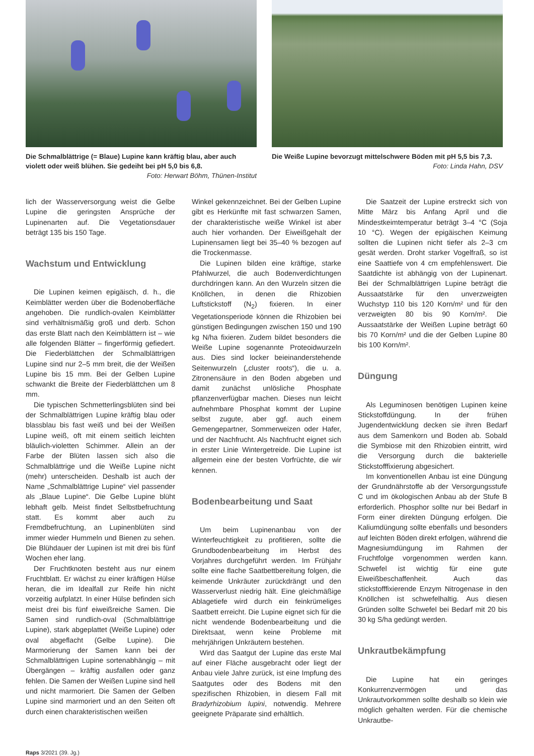Die Schmalblättrige (= Blaue) Lupine kann kräftig blau, aber auch violett oder weiß blühen. Sie gedeiht bei pH 5,0 bis 6,8.
Foto: Herwart Böhm, Thünen-Institut
Die Weiße Lupine bevorzugt mittelschwere Böden mit pH 5,5 bis 7,3.
Foto: Linda Hahn, DSV
lich der Wasserversorgung weist die Gelbe Lupine die geringsten Ansprüche der Lupinenarten auf. Die Vegetationsdauer beträgt 135 bis 150 Tage.
Wachstum und Entwicklung
Die Lupinen keimen epigäisch, d. h., die Keimblätter werden über die Bodenoberfläche angehoben. Die rundlich-ovalen Keimblätter sind verhältnismäßig groß und derb. Schon das erste Blatt nach den Keimblättern ist – wie alle folgenden Blätter – fingerförmig gefiedert. Die Fiederblättchen der Schmalblättrigen Lupine sind nur 2–5 mm breit, die der Weißen Lupine bis 15 mm. Bei der Gelben Lupine schwankt die Breite der Fiederblättchen um 8 mm.
Die typischen Schmetterlingsblüten sind bei der Schmalblättrigen Lupine kräftig blau oder blassblau bis fast weiß und bei der Weißen Lupine weiß, oft mit einem seitlich leichten bläulich-violetten Schimmer. Allein an der Farbe der Blüten lassen sich also die Schmalblättrige und die Weiße Lupine nicht (mehr) unterscheiden. Deshalb ist auch der Name „Schmalblättrige Lupine“ viel passender als „Blaue Lupine“. Die Gelbe Lupine blüht lebhaft gelb. Meist findet Selbstbefruchtung statt. Es kommt aber auch zu Fremdbefruchtung, an Lupinenblüten sind immer wieder Hummeln und Bienen zu sehen. Die Blühdauer der Lupinen ist mit drei bis fünf Wochen eher lang.
Der Fruchtknoten besteht aus nur einem Fruchtblatt. Er wächst zu einer kräftigen Hülse heran, die im Idealfall zur Reife hin nicht vorzeitig aufplatzt. In einer Hülse befinden sich meist drei bis fünf eiweißreiche Samen. Die Samen sind rundlich-oval (Schmalblättrige Lupine), stark abgeplattet (Weiße Lupine) oder oval abgeflacht (Gelbe Lupine). Die Marmorierung der Samen kann bei der Schmalblättrigen Lupine sortenabhängig – mit Übergängen – kräftig ausfallen oder ganz fehlen. Die Samen der Weißen Lupine sind hell und nicht marmoriert. Die Samen der Gelben Lupine sind marmoriert und an den Seiten oft durch einen charakteristischen weißen
Winkel gekennzeichnet. Bei der Gelben Lupine gibt es Herkünfte mit fast schwarzen Samen, der charakteristische weiße Winkel ist aber auch hier vorhanden. Der Eiweißgehalt der Lupinensamen liegt bei 35–40 % bezogen auf die Trockenmasse.
Die Lupinen bilden eine kräftige, starke Pfahlwurzel, die auch Bodenverdichtungen durchdringen kann. An den Wurzeln sitzen die Knöllchen, in denen die Rhizobien Luftstickstoff (N<sub>2</sub>) fixieren. In einer Vegetationsperiode können die Rhizobien bei günstigen Bedingungen zwischen 150 und 190 kg N/ha fixieren. Zudem bildet besonders die Weiße Lupine sogenannte Proteoidwurzeln aus. Dies sind locker beieinanderstehende Seitenwurzeln („cluster roots“), die u. a. Zitronensäure in den Boden abgeben und damit zunächst unlösliche Phosphate pflanzenverfügbar machen. Dieses nun leicht aufnehmbare Phosphat kommt der Lupine selbst zugute, aber ggf. auch einem Gemengepartner, Sommerweizen oder Hafer, und der Nachfrucht. Als Nachfrucht eignet sich in erster Linie Wintergetreide. Die Lupine ist allgemein eine der besten Vorfrüchte, die wir kennen.
Bodenbearbeitung und Saat
Um beim Lupinenanbau von der Winterfeuchtigkeit zu profitieren, sollte die Grundbodenbearbeitung im Herbst des Vorjahres durchgeführt werden. Im Frühjahr sollte eine flache Saatbettbereitung folgen, die keimende Unkräuter zurückdrängt und den Wasserverlust niedrig hält. Eine gleichmäßige Ablagetiefe wird durch ein feinkrümeliges Saatbett erreicht. Die Lupine eignet sich für die nicht wendende Bodenbearbeitung und die Direktsaat, wenn keine Probleme mit mehrjährigen Unkräutern bestehen.
Wird das Saatgut der Lupine das erste Mal auf einer Fläche ausgebracht oder liegt der Anbau viele Jahre zurück, ist eine Impfung des Saatgutes oder des Bodens mit den spezifischen Rhizobien, in diesem Fall mit Bradyrhizobium lupini, notwendig. Mehrere geeignete Präparate sind erhältlich.
Die Saatzeit der Lupine erstreckt sich von Mitte März bis Anfang April und die Mindestkeimtemperatur beträgt 3–4 °C (Soja 10 °C). Wegen der epigäischen Keimung sollten die Lupinen nicht tiefer als 2–3 cm gesät werden. Droht starker Vogelfraß, so ist eine Saattiefe von 4 cm empfehlenswert. Die Saatdichte ist abhängig von der Lupinenart. Bei der Schmalblättrigen Lupine beträgt die Aussaatstärke für den unverzweigten Wuchstyp 110 bis 120 Korn/m² und für den verzweigten 80 bis 90 Korn/m². Die Aussaatstärke der Weißen Lupine beträgt 60 bis 70 Korn/m² und die der Gelben Lupine 80 bis 100 Korn/m².
Düngung
Als Leguminosen benötigen Lupinen keine Stickstoffdüngung. In der frühen Jugendentwicklung decken sie ihren Bedarf aus dem Samenkorn und Boden ab. Sobald die Symbiose mit den Rhizobien eintritt, wird die Versorgung durch die bakterielle Stickstofffixierung abgesichert.
Im konventionellen Anbau ist eine Düngung der Grundnährstoffe ab der Versorgungsstufe C und im ökologischen Anbau ab der Stufe B erforderlich. Phosphor sollte nur bei Bedarf in Form einer direkten Düngung erfolgen. Die Kaliumdüngung sollte ebenfalls und besonders auf leichten Böden direkt erfolgen, während die Magnesiumdüngung im Rahmen der Fruchtfolge vorgenommen werden kann. Schwefel ist wichtig für eine gute Eiweißbeschaffenheit. Auch das stickstofffixierende Enzym Nitrogenase in den Knöllchen ist schwefelhaltig. Aus diesen Gründen sollte Schwefel bei Bedarf mit 20 bis 30 kg S/ha gedüngt werden.
Unkrautbekämpfung
Die Lupine hat ein geringes Konkurrenzvermögen und das Unkrautvorkommen sollte deshalb so klein wie möglich gehalten werden. Für die chemische Unkrautbe-
Raps 3/2021 (39. Jg.)